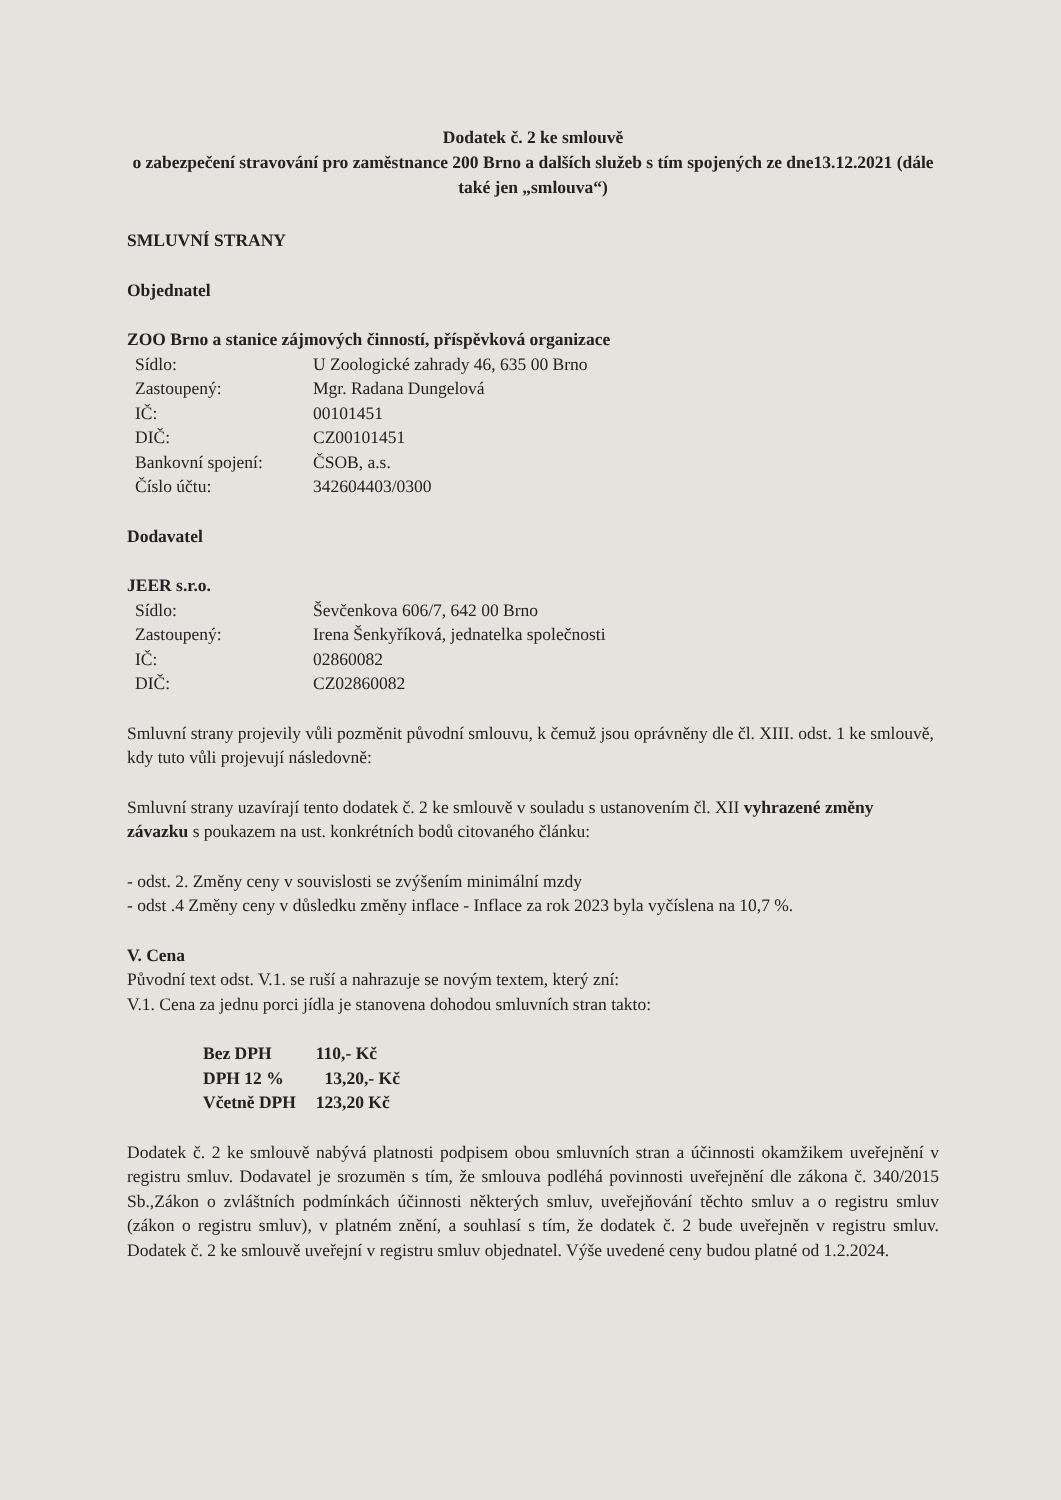Dodatek č. 2 ke smlouvě
o zabezpečení stravování pro zaměstnance 200 Brno a dalších služeb s tím spojených ze dne13.12.2021 (dále také jen „smlouva“)
SMLUVNÍ STRANY
Objednatel
ZOO Brno a stanice zájmových činností, příspěvková organizace
| Sídlo: | U Zoologické zahrady 46, 635 00 Brno |
| Zastoupený: | Mgr. Radana Dungelová |
| IČ: | 00101451 |
| DIČ: | CZ00101451 |
| Bankovní spojení: | ČSOB, a.s. |
| Číslo účtu: | 342604403/0300 |
Dodavatel
JEER s.r.o.
| Sídlo: | Ševčenkova 606/7, 642 00 Brno |
| Zastoupený: | Irena Šenkyříková, jednatelka společnosti |
| IČ: | 02860082 |
| DIČ: | CZ02860082 |
Smluvní strany projevily vůli pozměnit původní smlouvu, k čemuž jsou oprávněny dle čl. XIII. odst. 1 ke smlouvě, kdy tuto vůli projevují následovně:
Smluvní strany uzavírají tento dodatek č. 2 ke smlouvě v souladu s ustanovením čl. XII vyhrazené změny závazku s poukazem na ust. konkrétních bodů citovaného článku:
- odst. 2. Změny ceny v souvislosti se zvýšením minimální mzdy
- odst .4 Změny ceny v důsledku změny inflace - Inflace za rok 2023 byla vyčíslena na 10,7 %.
V. Cena
Původní text odst. V.1. se ruší a nahrazuje se novým textem, který zní:
V.1. Cena za jednu porci jídla je stanovena dohodou smluvních stran takto:
| Bez DPH | 110,- Kč |
| DPH 12 % | 13,20,- Kč |
| Včetně DPH | 123,20 Kč |
Dodatek č. 2 ke smlouvě nabývá platnosti podpisem obou smluvních stran a účinnosti okamžikem uveřejnění v registru smluv. Dodavatel je srozumën s tím, že smlouva podléhá povinnosti uveřejnění dle zákona č. 340/2015 Sb.,Zákon o zvláštních podmínkách účinnosti některých smluv, uveřejňování těchto smluv a o registru smluv (zákon o registru smluv), v platném znění, a souhlasí s tím, že dodatek č. 2 bude uveřejněn v registru smluv. Dodatek č. 2 ke smlouvě uveřejní v registru smluv objednatel. Výše uvedené ceny budou platné od 1.2.2024.